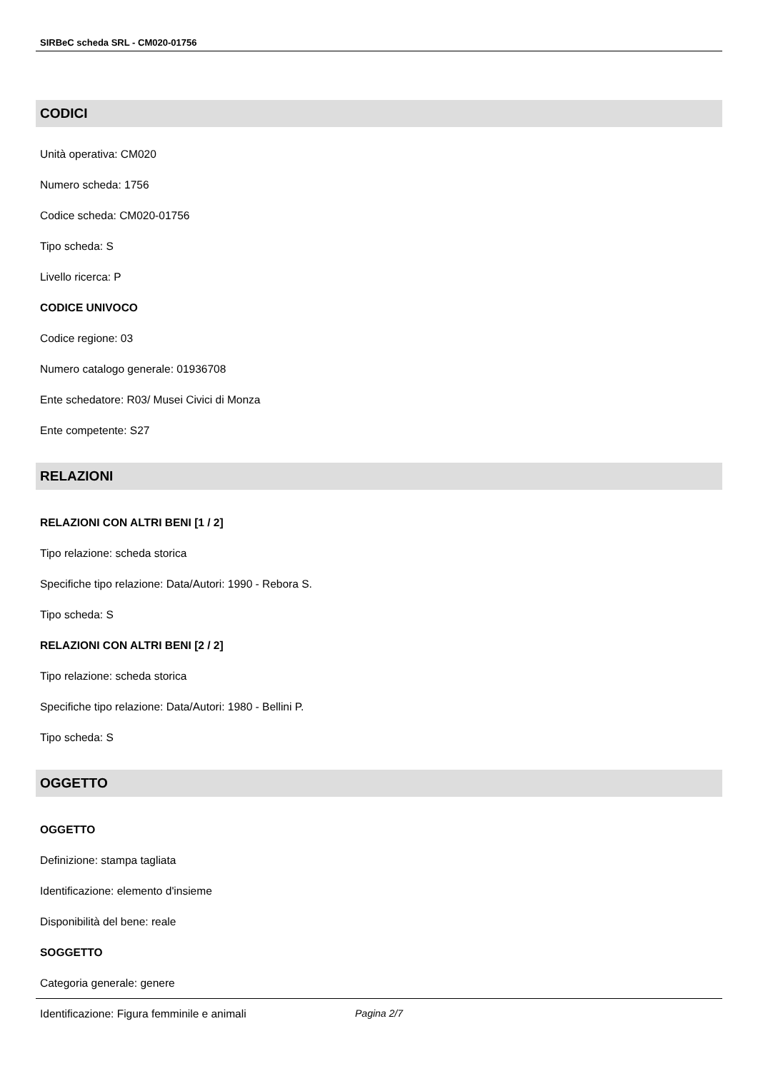SIRBeC scheda SRL - CM020-01756
CODICI
Unità operativa: CM020
Numero scheda: 1756
Codice scheda: CM020-01756
Tipo scheda: S
Livello ricerca: P
CODICE UNIVOCO
Codice regione: 03
Numero catalogo generale: 01936708
Ente schedatore: R03/ Musei Civici di Monza
Ente competente: S27
RELAZIONI
RELAZIONI CON ALTRI BENI [1 / 2]
Tipo relazione: scheda storica
Specifiche tipo relazione: Data/Autori: 1990 - Rebora S.
Tipo scheda: S
RELAZIONI CON ALTRI BENI [2 / 2]
Tipo relazione: scheda storica
Specifiche tipo relazione: Data/Autori: 1980 - Bellini P.
Tipo scheda: S
OGGETTO
OGGETTO
Definizione: stampa tagliata
Identificazione: elemento d'insieme
Disponibilità del bene: reale
SOGGETTO
Categoria generale: genere
Identificazione: Figura femminile e animali
Pagina 2/7